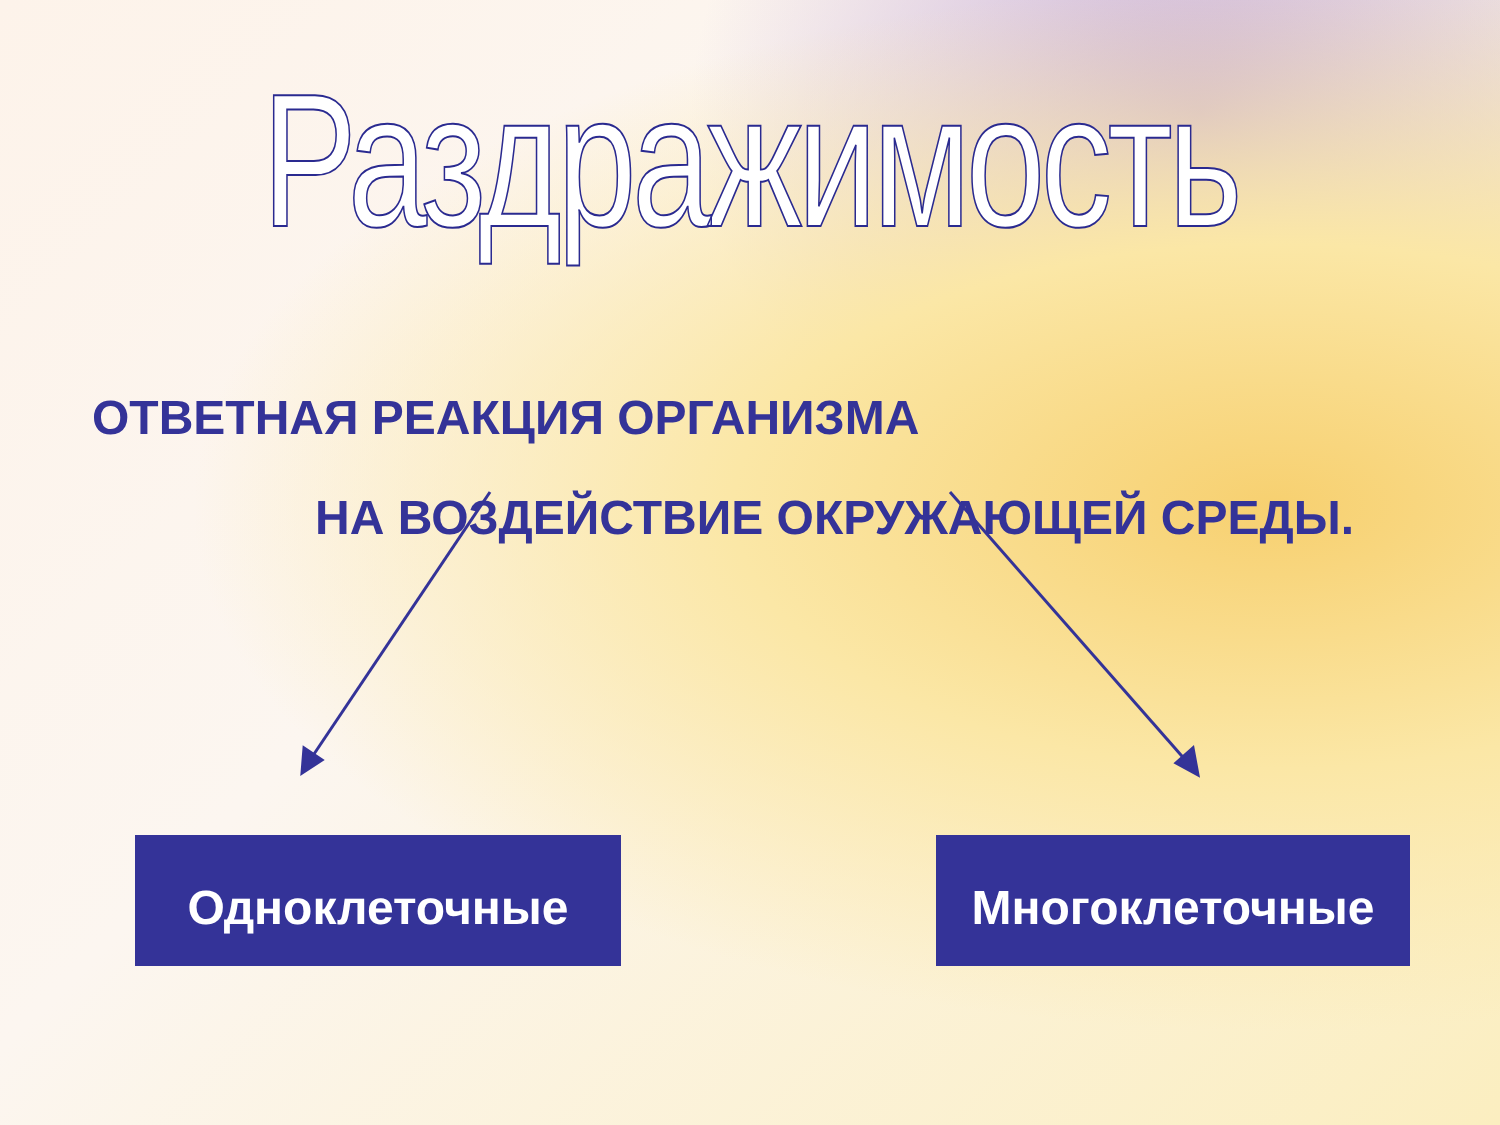Раздражимость
ОТВЕТНАЯ РЕАКЦИЯ ОРГАНИЗМА
НА ВОЗДЕЙСТВИЕ ОКРУЖАЮЩЕЙ СРЕДЫ.
Одноклеточные Многоклеточные